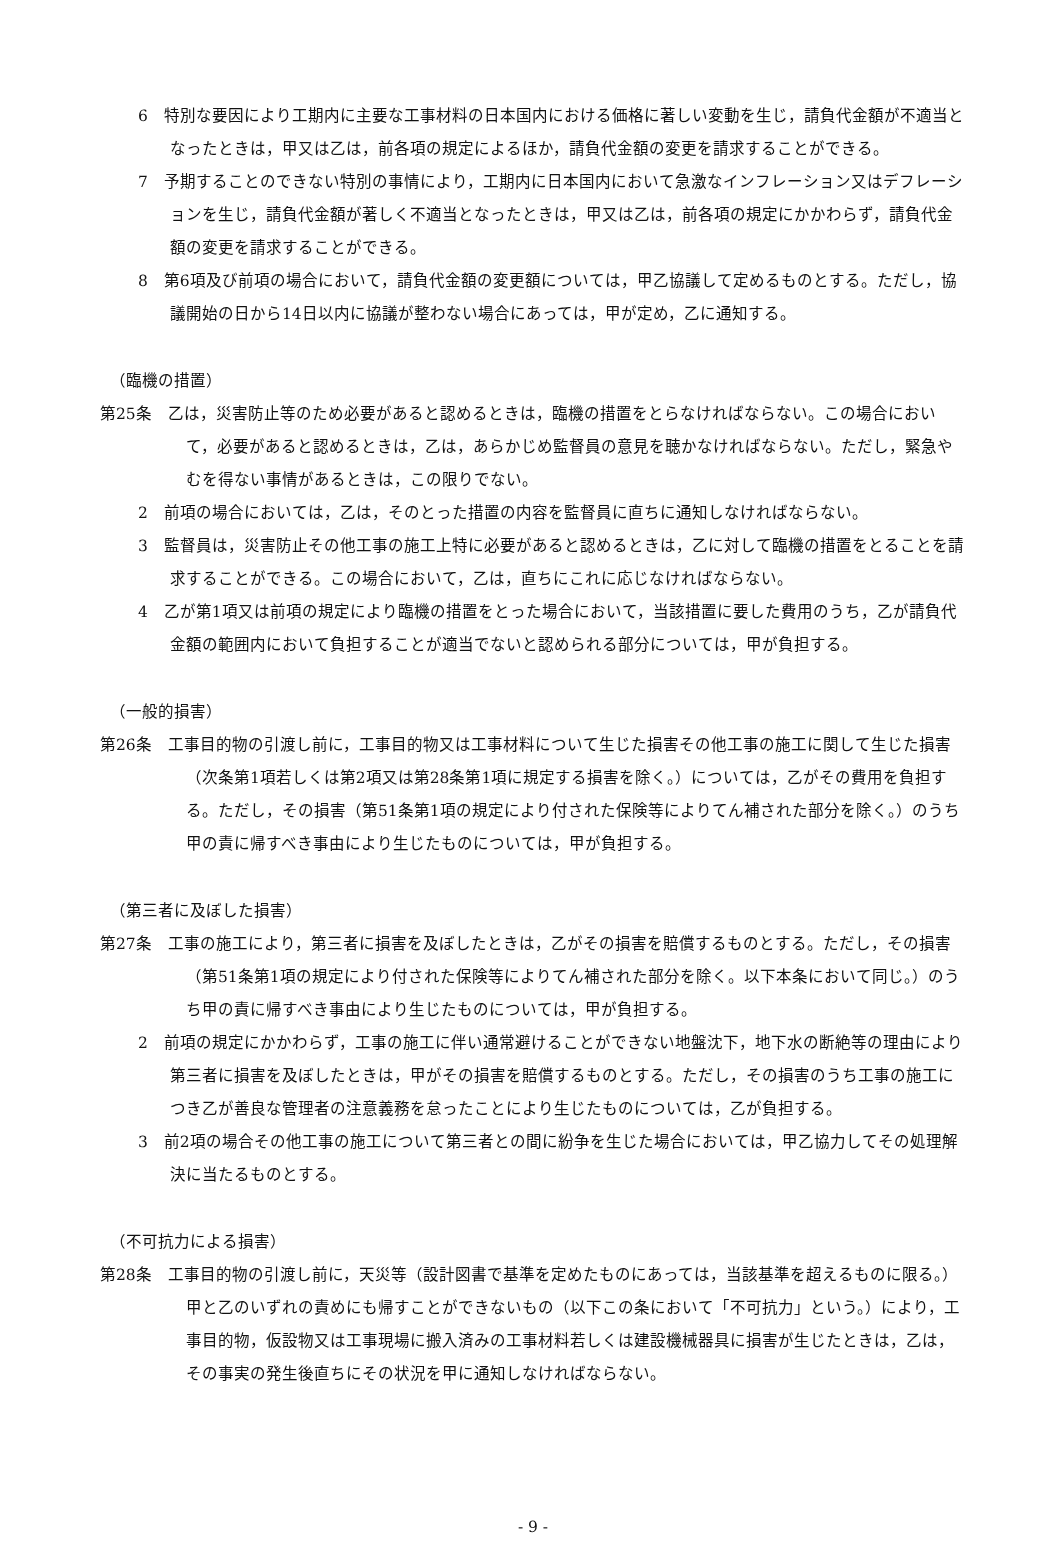6　特別な要因により工期内に主要な工事材料の日本国内における価格に著しい変動を生じ，請負代金額が不適当となったときは，甲又は乙は，前各項の規定によるほか，請負代金額の変更を請求することができる。
7　予期することのできない特別の事情により，工期内に日本国内において急激なインフレーション又はデフレーションを生じ，請負代金額が著しく不適当となったときは，甲又は乙は，前各項の規定にかかわらず，請負代金額の変更を請求することができる。
8　第6項及び前項の場合において，請負代金額の変更額については，甲乙協議して定めるものとする。ただし，協議開始の日から14日以内に協議が整わない場合にあっては，甲が定め，乙に通知する。
（臨機の措置）
第25条　乙は，災害防止等のため必要があると認めるときは，臨機の措置をとらなければならない。この場合において，必要があると認めるときは，乙は，あらかじめ監督員の意見を聴かなければならない。ただし，緊急やむを得ない事情があるときは，この限りでない。
2　前項の場合においては，乙は，そのとった措置の内容を監督員に直ちに通知しなければならない。
3　監督員は，災害防止その他工事の施工上特に必要があると認めるときは，乙に対して臨機の措置をとることを請求することができる。この場合において，乙は，直ちにこれに応じなければならない。
4　乙が第1項又は前項の規定により臨機の措置をとった場合において，当該措置に要した費用のうち，乙が請負代金額の範囲内において負担することが適当でないと認められる部分については，甲が負担する。
（一般的損害）
第26条　工事目的物の引渡し前に，工事目的物又は工事材料について生じた損害その他工事の施工に関して生じた損害（次条第1項若しくは第2項又は第28条第1項に規定する損害を除く。）については，乙がその費用を負担する。ただし，その損害（第51条第1項の規定により付された保険等によりてん補された部分を除く。）のうち甲の責に帰すべき事由により生じたものについては，甲が負担する。
（第三者に及ぼした損害）
第27条　工事の施工により，第三者に損害を及ぼしたときは，乙がその損害を賠償するものとする。ただし，その損害（第51条第1項の規定により付された保険等によりてん補された部分を除く。以下本条において同じ。）のうち甲の責に帰すべき事由により生じたものについては，甲が負担する。
2　前項の規定にかかわらず，工事の施工に伴い通常避けることができない地盤沈下，地下水の断絶等の理由により第三者に損害を及ぼしたときは，甲がその損害を賠償するものとする。ただし，その損害のうち工事の施工につき乙が善良な管理者の注意義務を怠ったことにより生じたものについては，乙が負担する。
3　前2項の場合その他工事の施工について第三者との間に紛争を生じた場合においては，甲乙協力してその処理解決に当たるものとする。
（不可抗力による損害）
第28条　工事目的物の引渡し前に，天災等（設計図書で基準を定めたものにあっては，当該基準を超えるものに限る。）甲と乙のいずれの責めにも帰すことができないもの（以下この条において「不可抗力」という。）により，工事目的物，仮設物又は工事現場に搬入済みの工事材料若しくは建設機械器具に損害が生じたときは，乙は，その事実の発生後直ちにその状況を甲に通知しなければならない。
- 9 -